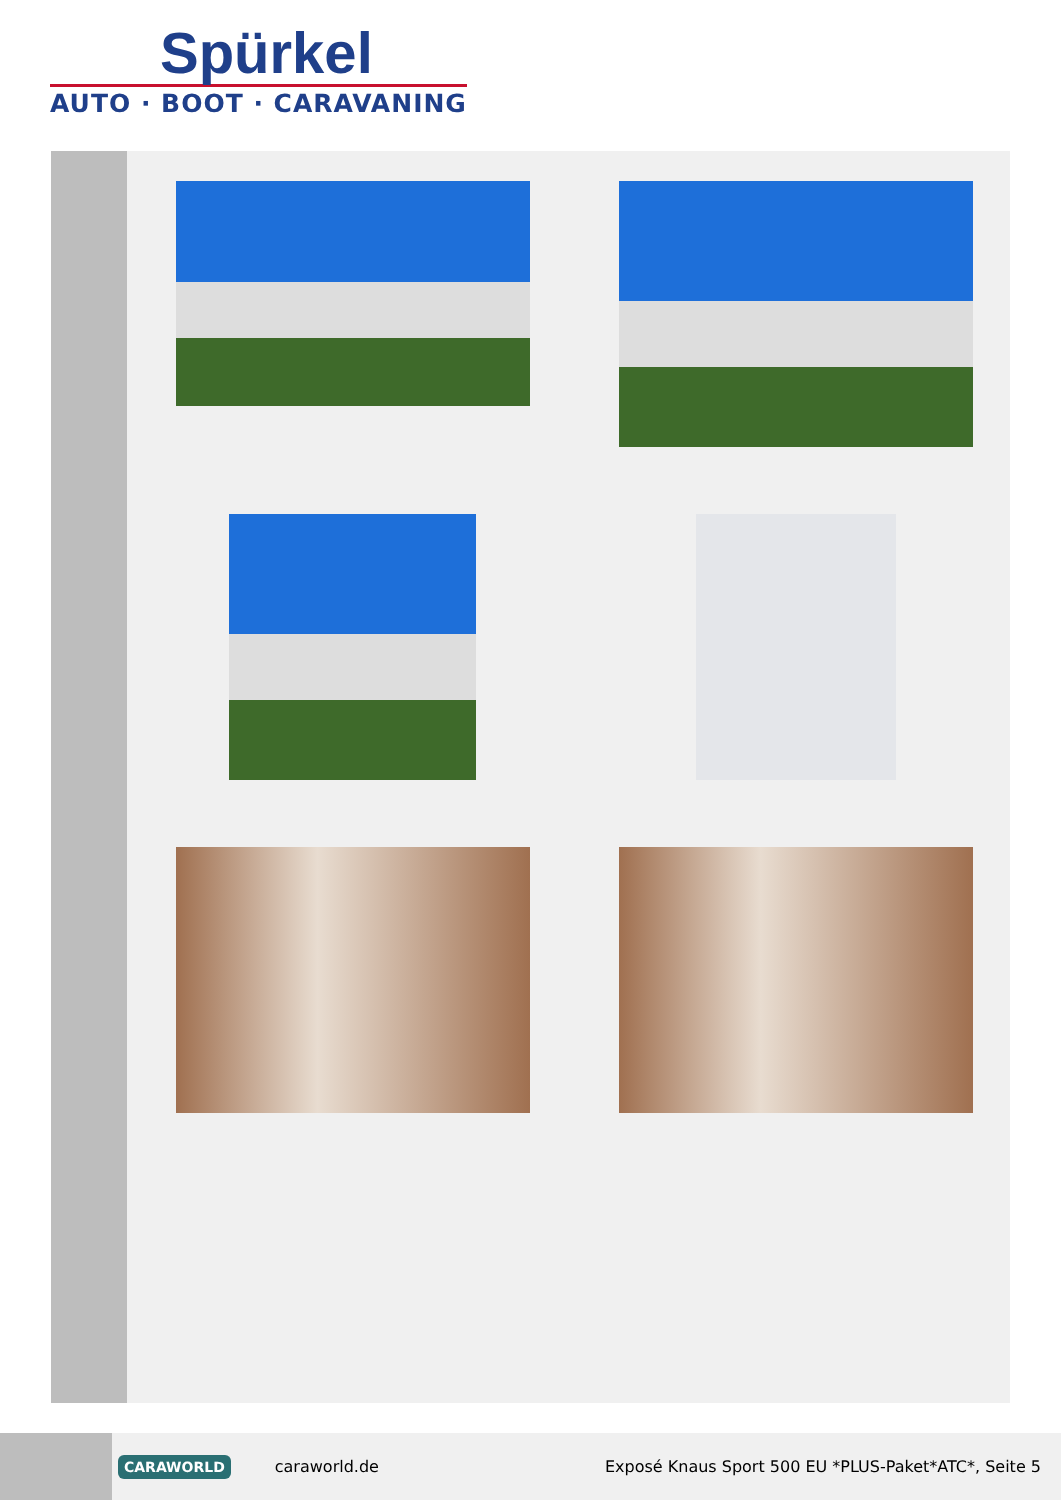Spürkel
AUTO · BOOT · CARAVANING
CARAWORLD caraworld.de Exposé Knaus Sport 500 EU *PLUS-Paket*ATC*, Seite 5